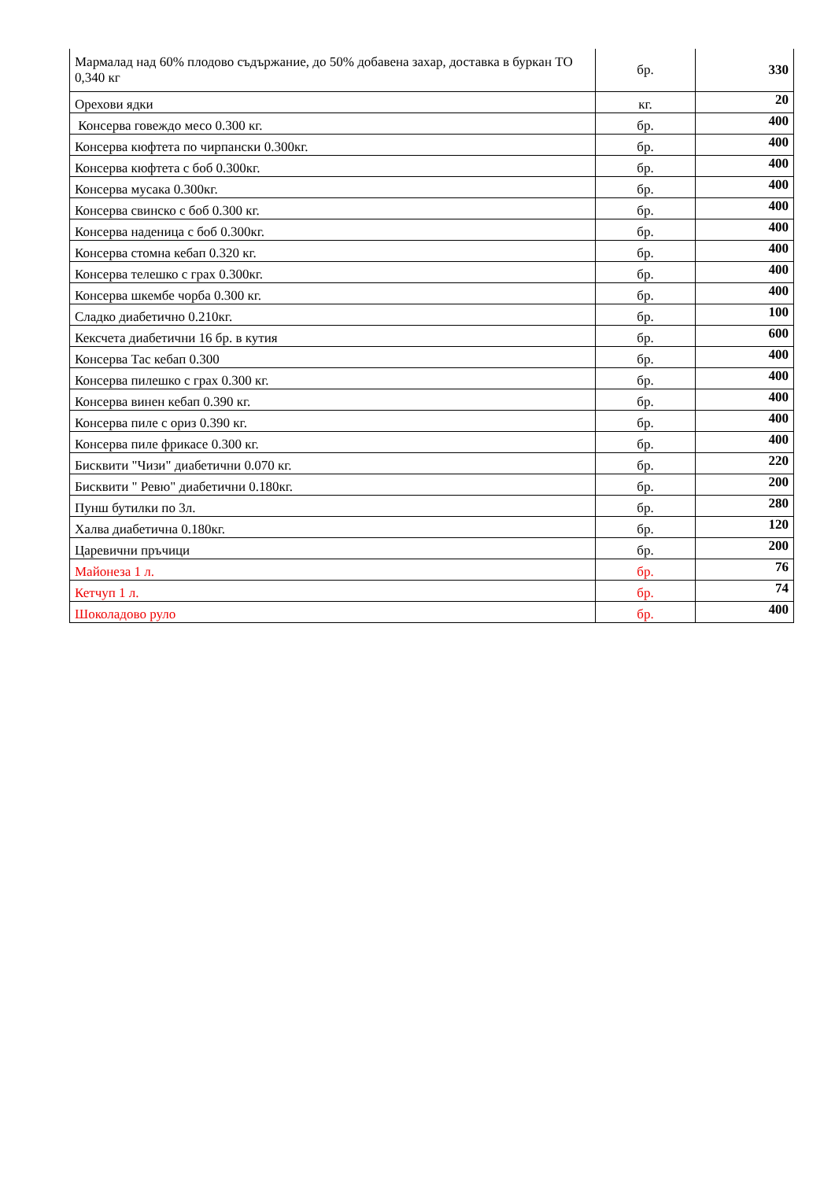| Мармалад над 60% плодово съдържание, до 50% добавена захар, доставка в буркан ТО 0,340 кг | бр. | 330 |
| Орехови ядки | кг. | 20 |
| Консерва говеждо месо 0.300 кг. | бр. | 400 |
| Консерва кюфтета по чирпански 0.300кг. | бр. | 400 |
| Консерва кюфтета с боб 0.300кг. | бр. | 400 |
| Консерва мусака 0.300кг. | бр. | 400 |
| Консерва свинско с боб 0.300 кг. | бр. | 400 |
| Консерва наденица с боб 0.300кг. | бр. | 400 |
| Консерва стомна кебап 0.320 кг. | бр. | 400 |
| Консерва телешко с грах 0.300кг. | бр. | 400 |
| Консерва шкембе чорба 0.300 кг. | бр. | 400 |
| Сладко диабетично 0.210кг. | бр. | 100 |
| Кексчета диабетични 16 бр. в кутия | бр. | 600 |
| Консерва Тас кебап 0.300 | бр. | 400 |
| Консерва пилешко с грах 0.300 кг. | бр. | 400 |
| Консерва винен кебап 0.390 кг. | бр. | 400 |
| Консерва пиле с ориз 0.390 кг. | бр. | 400 |
| Консерва пиле фрикасе 0.300 кг. | бр. | 400 |
| Бисквити "Чизи" диабетични 0.070 кг. | бр. | 220 |
| Бисквити " Ревю" диабетични 0.180кг. | бр. | 200 |
| Пунш бутилки по 3л. | бр. | 280 |
| Халва диабетична 0.180кг. | бр. | 120 |
| Царевични пръчици | бр. | 200 |
| Майонеза 1 л. | бр. | 76 |
| Кетчуп 1 л. | бр. | 74 |
| Шоколадово руло | бр. | 400 |